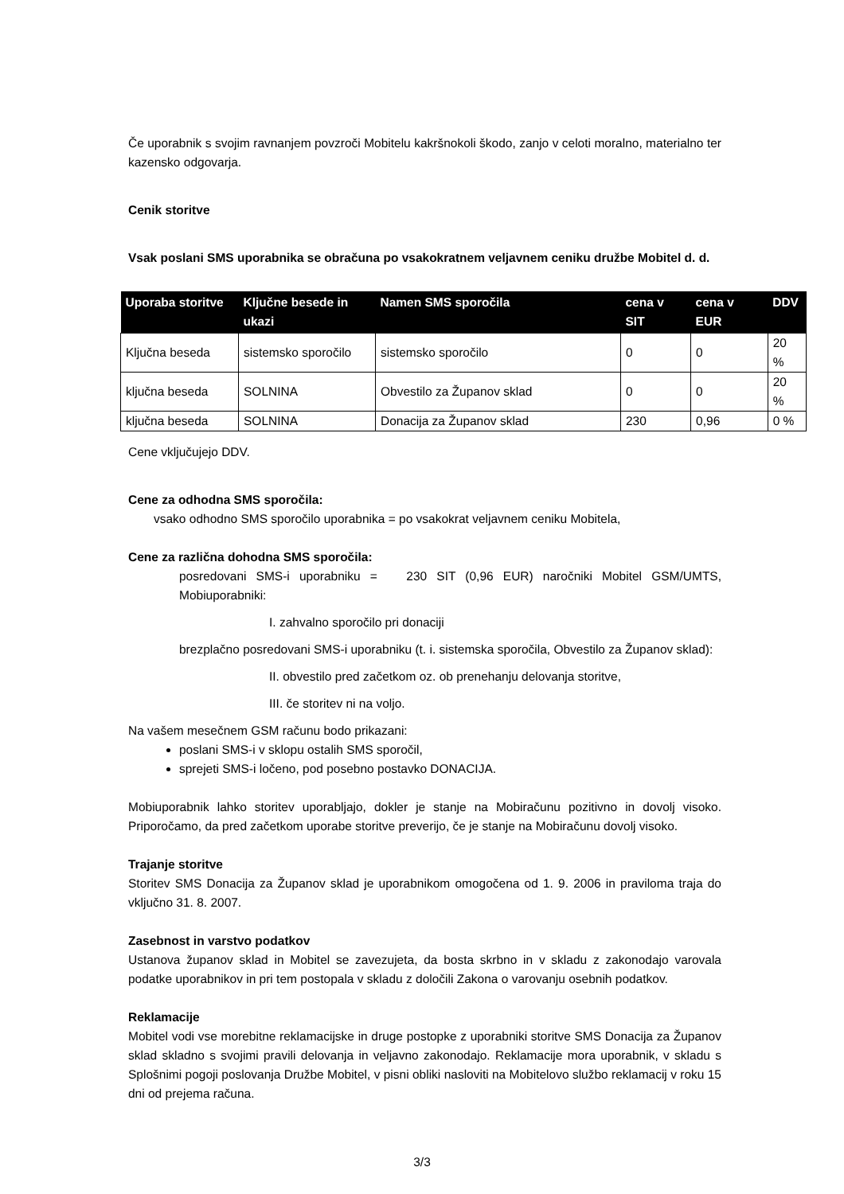Če uporabnik s svojim ravnanjem povzroči Mobitelu kakršnokoli škodo, zanjo v celoti moralno, materialno ter kazensko odgovarja.
Cenik storitve
Vsak poslani SMS uporabnika se obračuna po vsakokratnem veljavnem ceniku družbe Mobitel d. d.
| Uporaba storitve | Ključne besede in ukazi | Namen SMS sporočila | cena v SIT | cena v EUR | DDV |
| --- | --- | --- | --- | --- | --- |
| Ključna beseda | sistemsko sporočilo | sistemsko sporočilo | 0 | 0 | 20 % |
| ključna beseda | SOLNINA | Obvestilo za Županov sklad | 0 | 0 | 20 % |
| ključna beseda | SOLNINA | Donacija za Županov sklad | 230 | 0,96 | 0 % |
Cene vključujejo DDV.
Cene za odhodna SMS sporočila:
vsako odhodno SMS sporočilo uporabnika = po vsakokrat veljavnem ceniku Mobitela,
Cene za različna dohodna SMS sporočila:
posredovani SMS-i uporabniku = 230 SIT (0,96 EUR) naročniki Mobitel GSM/UMTS, Mobiuporabniki:
I. zahvalno sporočilo pri donaciji
brezplačno posredovani SMS-i uporabniku (t. i. sistemska sporočila, Obvestilo za Županov sklad):
II. obvestilo pred začetkom oz. ob prenehanju delovanja storitve,
III. če storitev ni na voljo.
Na vašem mesečnem GSM računu bodo prikazani:
poslani SMS-i v sklopu ostalih SMS sporočil,
sprejeti SMS-i ločeno, pod posebno postavko DONACIJA.
Mobiuporabnik lahko storitev uporabljajo, dokler je stanje na Mobiračunu pozitivno in dovolj visoko. Priporočamo, da pred začetkom uporabe storitve preverijo, če je stanje na Mobiračunu dovolj visoko.
Trajanje storitve
Storitev SMS Donacija za Županov sklad je uporabnikom omogočena od 1. 9. 2006 in praviloma traja do vključno 31. 8. 2007.
Zasebnost in varstvo podatkov
Ustanova županov sklad in Mobitel se zavezujeta, da bosta skrbno in v skladu z zakonodajo varovala podatke uporabnikov in pri tem postopala v skladu z določili Zakona o varovanju osebnih podatkov.
Reklamacije
Mobitel vodi vse morebitne reklamacijske in druge postopke z uporabniki storitve SMS Donacija za Županov sklad skladno s svojimi pravili delovanja in veljavno zakonodajo. Reklamacije mora uporabnik, v skladu s Splošnimi pogoji poslovanja Družbe Mobitel, v pisni obliki nasloviti na Mobitelovo službo reklamacij v roku 15 dni od prejema računa.
3/3